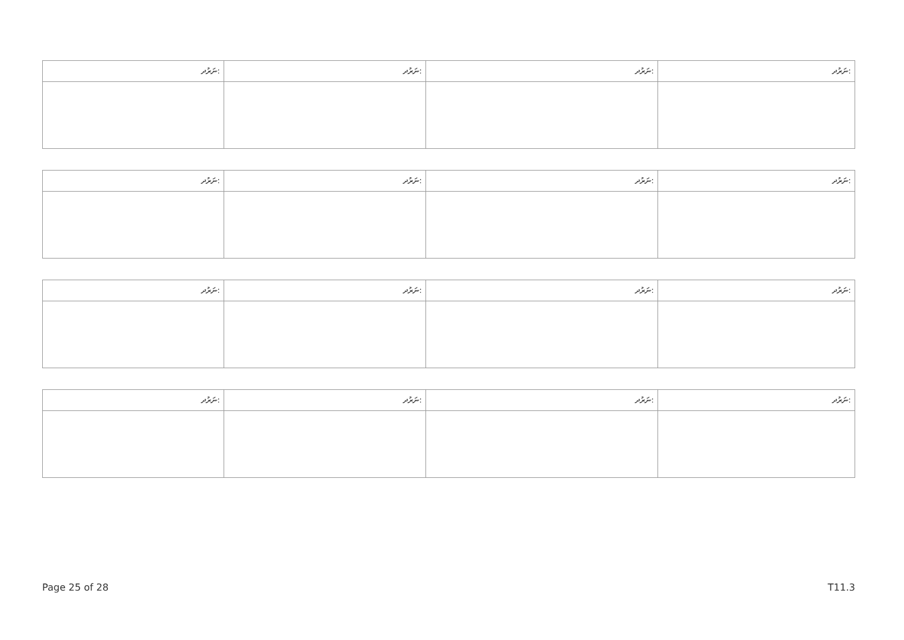| ނަރުދ: | ނަރުދ: | ނަރުދ: | ނަރުދ: |
| ނަރުދ: | ނަރުދ: | ނަރުދ: | ނަރުދ: |
| ނަރުދ: | ނަރުދ: | ނަރުދ: | ނަރުދ: |
| ނަރުދ: | ނަރުދ: | ނަރުދ: | ނަރުދ: |
Page 25 of 28 T11.3